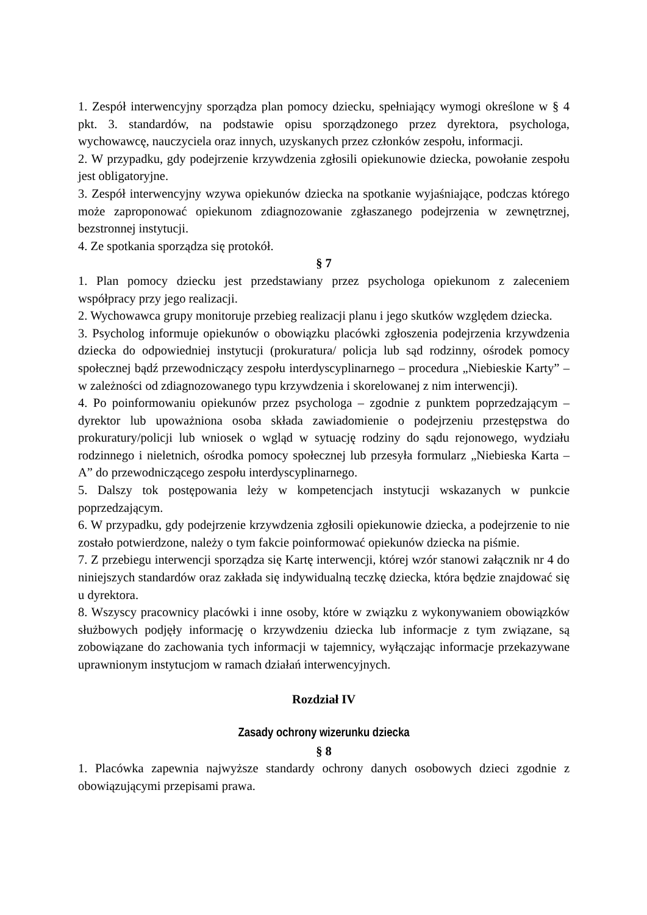1. Zespół interwencyjny sporządza plan pomocy dziecku, spełniający wymogi określone w § 4 pkt. 3. standardów, na podstawie opisu sporządzonego przez dyrektora, psychologa, wychowawcę, nauczyciela oraz innych, uzyskanych przez członków zespołu, informacji.
2. W przypadku, gdy podejrzenie krzywdzenia zgłosili opiekunowie dziecka, powołanie zespołu jest obligatoryjne.
3. Zespół interwencyjny wzywa opiekunów dziecka na spotkanie wyjaśniające, podczas którego może zaproponować opiekunom zdiagnozowanie zgłaszanego podejrzenia w zewnętrznej, bezstronnej instytucji.
4. Ze spotkania sporządza się protokół.
§ 7
1. Plan pomocy dziecku jest przedstawiany przez psychologa opiekunom z zaleceniem współpracy przy jego realizacji.
2. Wychowawca grupy monitoruje przebieg realizacji planu i jego skutków względem dziecka.
3. Psycholog informuje opiekunów o obowiązku placówki zgłoszenia podejrzenia krzywdzenia dziecka do odpowiedniej instytucji (prokuratura/ policja lub sąd rodzinny, ośrodek pomocy społecznej bądź przewodniczący zespołu interdyscyplinarnego – procedura „Niebieskie Karty” – w zależności od zdiagnozowanego typu krzywdzenia i skorelowanej z nim interwencji).
4. Po poinformowaniu opiekunów przez psychologa – zgodnie z punktem poprzedzającym – dyrektor lub upoważniona osoba składa zawiadomienie o podejrzeniu przestępstwa do prokuratury/policji lub wniosek o wgląd w sytuację rodziny do sądu rejonowego, wydziału rodzinnego i nieletnich, ośrodka pomocy społecznej lub przesyła formularz „Niebieska Karta – A” do przewodniczącego zespołu interdyscyplinarnego.
5. Dalszy tok postępowania leży w kompetencjach instytucji wskazanych w punkcie poprzedzającym.
6. W przypadku, gdy podejrzenie krzywdzenia zgłosili opiekunowie dziecka, a podejrzenie to nie zostało potwierdzone, należy o tym fakcie poinformować opiekunów dziecka na piśmie.
7. Z przebiegu interwencji sporządza się Kartę interwencji, której wzór stanowi załącznik nr 4 do niniejszych standardów oraz zakłada się indywidualną teczkę dziecka, która będzie znajdować się u dyrektora.
8. Wszyscy pracownicy placówki i inne osoby, które w związku z wykonywaniem obowiązków służbowych podjęły informację o krzywdzeniu dziecka lub informacje z tym związane, są zobowiązane do zachowania tych informacji w tajemnicy, wyłączając informacje przekazywane uprawnionym instytucjom w ramach działań interwencyjnych.
Rozdział IV
Zasady ochrony wizerunku dziecka
§ 8
1. Placówka zapewnia najwyższe standardy ochrony danych osobowych dzieci zgodnie z obowiązującymi przepisami prawa.